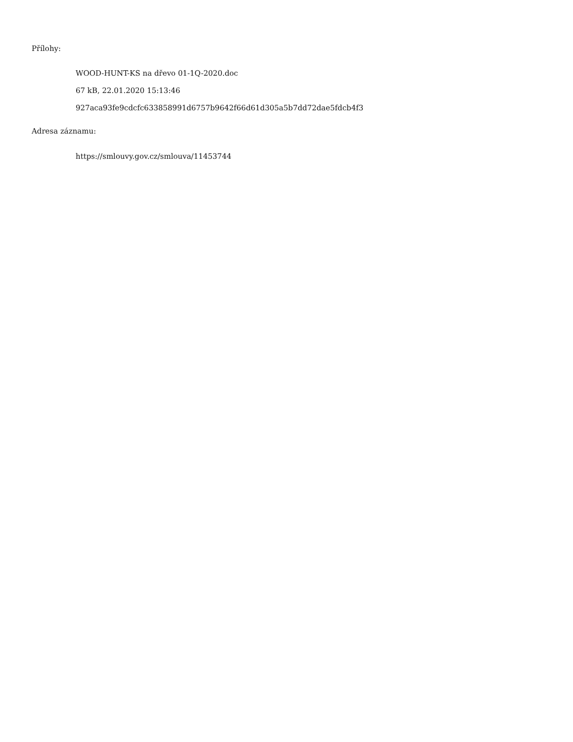Přílohy:
WOOD-HUNT-KS na dřevo 01-1Q-2020.doc
67 kB, 22.01.2020 15:13:46
927aca93fe9cdcfc633858991d6757b9642f66d61d305a5b7dd72dae5fdcb4f3
Adresa záznamu:
https://smlouvy.gov.cz/smlouva/11453744